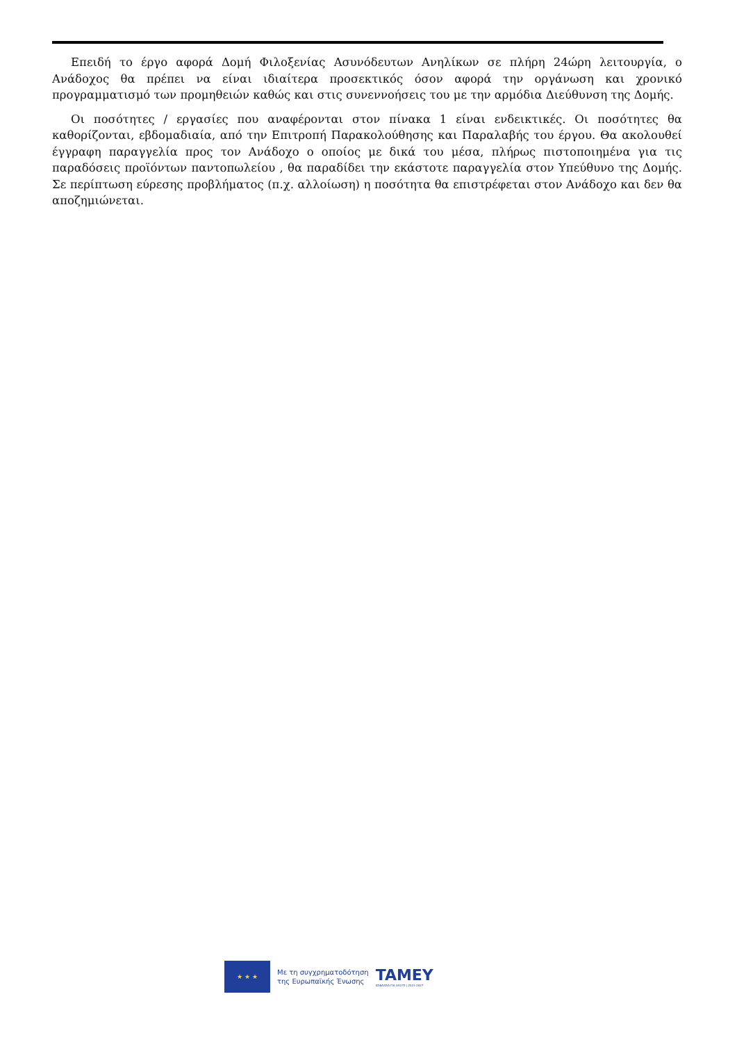Επειδή το έργο αφορά Δομή Φιλοξενίας Ασυνόδευτων Ανηλίκων σε πλήρη 24ώρη λειτουργία, ο Ανάδοχος θα πρέπει να είναι ιδιαίτερα προσεκτικός όσον αφορά την οργάνωση και χρονικό προγραμματισμό των προμηθειών καθώς και στις συνεννοήσεις του με την αρμόδια Διεύθυνση της Δομής.
Οι ποσότητες / εργασίες που αναφέρονται στον πίνακα 1 είναι ενδεικτικές. Οι ποσότητες θα καθορίζονται, εβδομαδιαία, από την Επιτροπή Παρακολούθησης και Παραλαβής του έργου. Θα ακολουθεί έγγραφη παραγγελία προς τον Ανάδοχο ο οποίος με δικά του μέσα, πλήρως πιστοποιημένα για τις παραδόσεις προϊόντων παντοπωλείου , θα παραδίδει την εκάστοτε παραγγελία στον Υπεύθυνο της Δομής. Σε περίπτωση εύρεσης προβλήματος (π.χ. αλλοίωση) η ποσότητα θα επιστρέφεται στον Ανάδοχο και δεν θα αποζημιώνεται.
★ ★ ★
Με τη συγχρηματοδότηση
της Ευρωπαϊκής Ένωσης
TAMEY
ΑΣΦΑΛΕΙΑ ΓΙΑ ΟΛΟΥΣ | 2021-2027